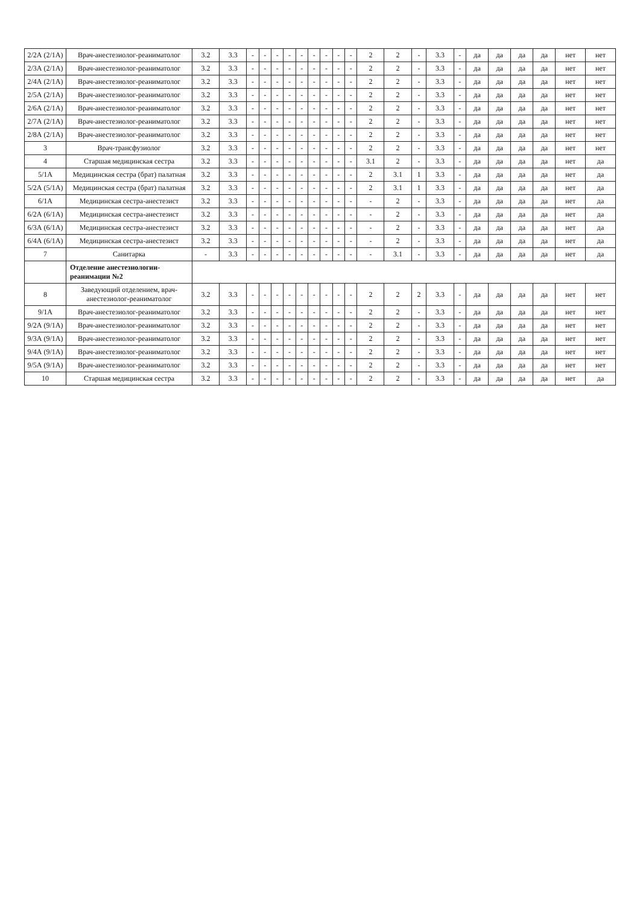| 2/2А (2/1А) | Врач-анестезиолог-реаниматолог | 3.2 | 3.3 | - | - | - | - | - | - | - | - | - | 2 | 2 | - | 3.3 | - | да | да | да | да | нет | нет |
| 2/3А (2/1А) | Врач-анестезиолог-реаниматолог | 3.2 | 3.3 | - | - | - | - | - | - | - | - | - | 2 | 2 | - | 3.3 | - | да | да | да | да | нет | нет |
| 2/4А (2/1А) | Врач-анестезиолог-реаниматолог | 3.2 | 3.3 | - | - | - | - | - | - | - | - | - | 2 | 2 | - | 3.3 | - | да | да | да | да | нет | нет |
| 2/5А (2/1А) | Врач-анестезиолог-реаниматолог | 3.2 | 3.3 | - | - | - | - | - | - | - | - | - | 2 | 2 | - | 3.3 | - | да | да | да | да | нет | нет |
| 2/6А (2/1А) | Врач-анестезиолог-реаниматолог | 3.2 | 3.3 | - | - | - | - | - | - | - | - | - | 2 | 2 | - | 3.3 | - | да | да | да | да | нет | нет |
| 2/7А (2/1А) | Врач-анестезиолог-реаниматолог | 3.2 | 3.3 | - | - | - | - | - | - | - | - | - | 2 | 2 | - | 3.3 | - | да | да | да | да | нет | нет |
| 2/8А (2/1А) | Врач-анестезиолог-реаниматолог | 3.2 | 3.3 | - | - | - | - | - | - | - | - | - | 2 | 2 | - | 3.3 | - | да | да | да | да | нет | нет |
| 3 | Врач-трансфузиолог | 3.2 | 3.3 | - | - | - | - | - | - | - | - | - | 2 | 2 | - | 3.3 | - | да | да | да | да | нет | нет |
| 4 | Старшая медицинская сестра | 3.2 | 3.3 | - | - | - | - | - | - | - | - | - | 3.1 | 2 | - | 3.3 | - | да | да | да | да | нет | да |
| 5/1А | Медицинская сестра (брат) палатная | 3.2 | 3.3 | - | - | - | - | - | - | - | - | - | 2 | 3.1 | 1 | 3.3 | - | да | да | да | да | нет | да |
| 5/2А (5/1А) | Медицинская сестра (брат) палатная | 3.2 | 3.3 | - | - | - | - | - | - | - | - | - | 2 | 3.1 | 1 | 3.3 | - | да | да | да | да | нет | да |
| 6/1А | Медицинская сестра-анестезист | 3.2 | 3.3 | - | - | - | - | - | - | - | - | - | - | 2 | - | 3.3 | - | да | да | да | да | нет | да |
| 6/2А (6/1А) | Медицинская сестра-анестезист | 3.2 | 3.3 | - | - | - | - | - | - | - | - | - | - | 2 | - | 3.3 | - | да | да | да | да | нет | да |
| 6/3А (6/1А) | Медицинская сестра-анестезист | 3.2 | 3.3 | - | - | - | - | - | - | - | - | - | - | 2 | - | 3.3 | - | да | да | да | да | нет | да |
| 6/4А (6/1А) | Медицинская сестра-анестезист | 3.2 | 3.3 | - | - | - | - | - | - | - | - | - | - | 2 | - | 3.3 | - | да | да | да | да | нет | да |
| 7 | Санитарка | - | 3.3 | - | - | - | - | - | - | - | - | - | - | 3.1 | - | 3.3 | - | да | да | да | да | нет | да |
| | Отделение анестезиологии-реанимации №2 | | | | | | | | | | | | | | | | | | | | | | |
| 8 | Заведующий отделением, врач-анестезиолог-реаниматолог | 3.2 | 3.3 | - | - | - | - | - | - | - | - | - | 2 | 2 | 2 | 3.3 | - | да | да | да | да | нет | нет |
| 9/1А | Врач-анестезиолог-реаниматолог | 3.2 | 3.3 | - | - | - | - | - | - | - | - | - | 2 | 2 | - | 3.3 | - | да | да | да | да | нет | нет |
| 9/2А (9/1А) | Врач-анестезиолог-реаниматолог | 3.2 | 3.3 | - | - | - | - | - | - | - | - | - | 2 | 2 | - | 3.3 | - | да | да | да | да | нет | нет |
| 9/3А (9/1А) | Врач-анестезиолог-реаниматолог | 3.2 | 3.3 | - | - | - | - | - | - | - | - | - | 2 | 2 | - | 3.3 | - | да | да | да | да | нет | нет |
| 9/4А (9/1А) | Врач-анестезиолог-реаниматолог | 3.2 | 3.3 | - | - | - | - | - | - | - | - | - | 2 | 2 | - | 3.3 | - | да | да | да | да | нет | нет |
| 9/5А (9/1А) | Врач-анестезиолог-реаниматолог | 3.2 | 3.3 | - | - | - | - | - | - | - | - | - | 2 | 2 | - | 3.3 | - | да | да | да | да | нет | нет |
| 10 | Старшая медицинская сестра | 3.2 | 3.3 | - | - | - | - | - | - | - | - | - | 2 | 2 | - | 3.3 | - | да | да | да | да | нет | да |